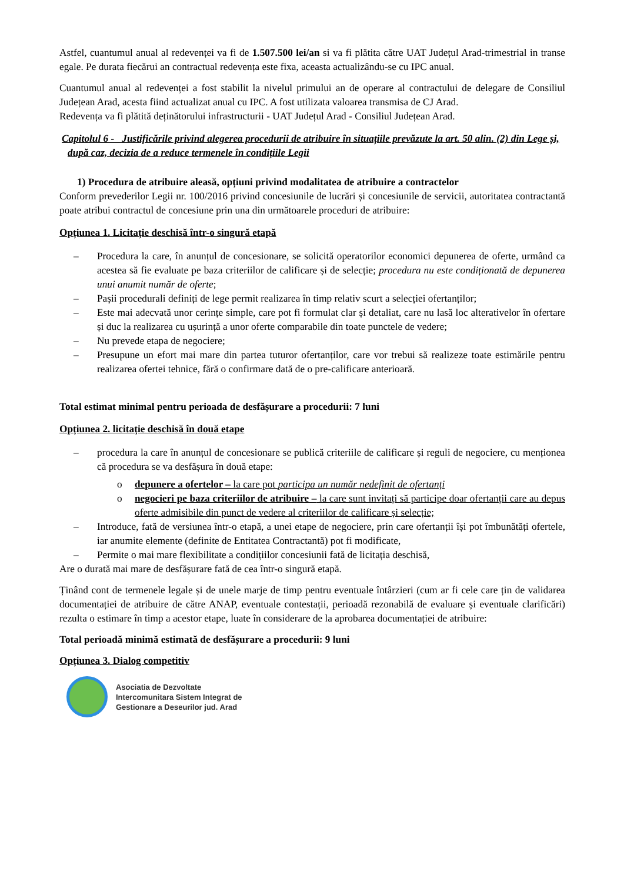Astfel, cuantumul anual al redevenței va fi de 1.507.500 lei/an si va fi plătita către UAT Județul Arad-trimestrial in transe egale. Pe durata fiecărui an contractual redevența este fixa, aceasta actualizându-se cu IPC anual.
Cuantumul anual al redevenței a fost stabilit la nivelul primului an de operare al contractului de delegare de Consiliul Județean Arad, acesta fiind actualizat anual cu IPC. A fost utilizata valoarea transmisa de CJ Arad.
Redevența va fi plătită deținătorului infrastructurii - UAT Județul Arad - Consiliul Județean Arad.
Capitolul 6 - Justificările privind alegerea procedurii de atribuire în situațiile prevăzute la art. 50 alin. (2) din Lege și, după caz, decizia de a reduce termenele în condițiile Legii
1) Procedura de atribuire aleasă, opțiuni privind modalitatea de atribuire a contractelor
Conform prevederilor Legii nr. 100/2016 privind concesiunile de lucrări și concesiunile de servicii, autoritatea contractantă poate atribui contractul de concesiune prin una din următoarele proceduri de atribuire:
Opțiunea 1. Licitație deschisă într-o singură etapă
– Procedura la care, în anunțul de concesionare, se solicită operatorilor economici depunerea de oferte, urmând ca acestea să fie evaluate pe baza criteriilor de calificare și de selecție; procedura nu este condiționată de depunerea unui anumit număr de oferte;
– Pașii procedurali definiți de lege permit realizarea în timp relativ scurt a selecției ofertanților;
– Este mai adecvată unor cerințe simple, care pot fi formulat clar și detaliat, care nu lasă loc alterativelor în ofertare și duc la realizarea cu ușurință a unor oferte comparabile din toate punctele de vedere;
– Nu prevede etapa de negociere;
– Presupune un efort mai mare din partea tuturor ofertanților, care vor trebui să realizeze toate estimările pentru realizarea ofertei tehnice, fără o confirmare dată de o pre-calificare anterioară.
Total estimat minimal pentru perioada de desfășurare a procedurii: 7 luni
Opțiunea 2. licitație deschisă în două etape
– procedura la care în anunțul de concesionare se publică criteriile de calificare și reguli de negociere, cu menționea că procedura se va desfășura în două etape:
o depunere a ofertelor – la care pot participa un număr nedefinit de ofertanți
o negocieri pe baza criteriilor de atribuire – la care sunt invitați să participe doar ofertanții care au depus oferte admisibile din punct de vedere al criteriilor de calificare și selecție;
– Introduce, fată de versiunea într-o etapă, a unei etape de negociere, prin care ofertanții își pot îmbunătăți ofertele, iar anumite elemente (definite de Entitatea Contractantă) pot fi modificate,
– Permite o mai mare flexibilitate a condițiilor concesiunii fată de licitația deschisă,
Are o durată mai mare de desfășurare fată de cea într-o singură etapă.
Ținând cont de termenele legale și de unele marje de timp pentru eventuale întârzieri (cum ar fi cele care țin de validarea documentației de atribuire de către ANAP, eventuale contestații, perioadă rezonabilă de evaluare și eventuale clarificări) rezulta o estimare în timp a acestor etape, luate în considerare de la aprobarea documentației de atribuire:
Total perioadă minimă estimată de desfășurare a procedurii: 9 luni
Opțiunea 3. Dialog competitiv
Asociatia de Dezvoltate
Intercomunitara Sistem Integrat de
Gestionare a Deseurilor jud. Arad